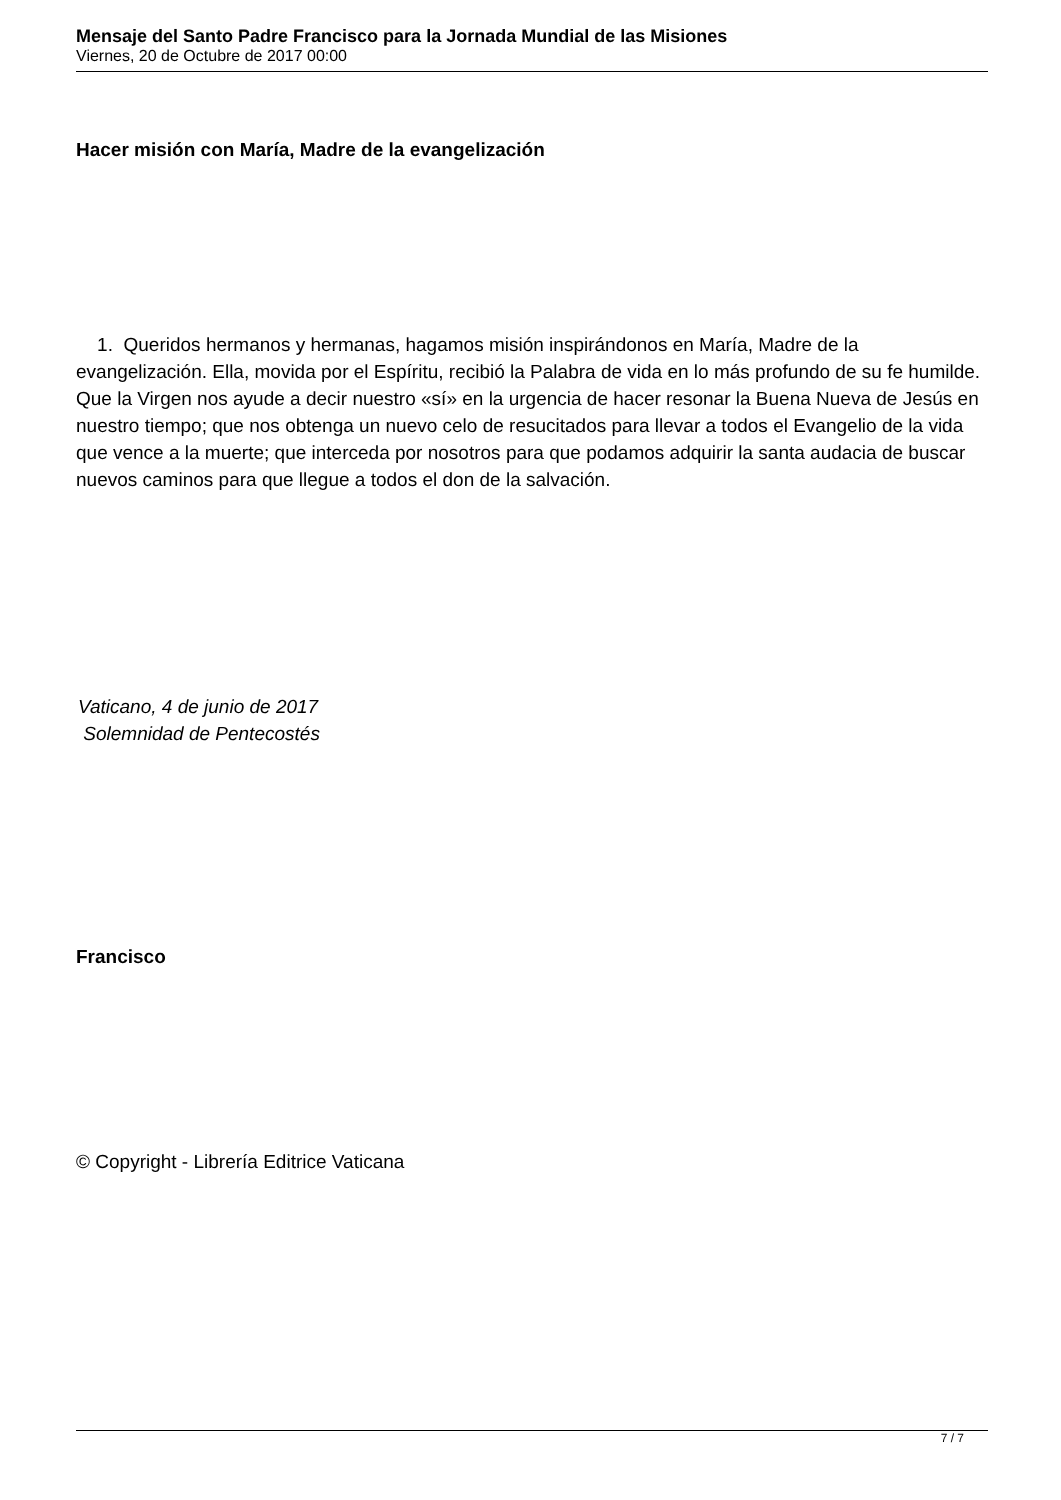Mensaje del Santo Padre Francisco para la Jornada Mundial de las Misiones
Viernes, 20 de Octubre de 2017 00:00
Hacer misión con María, Madre de la evangelización
1. Queridos hermanos y hermanas, hagamos misión inspirándonos en María, Madre de la evangelización. Ella, movida por el Espíritu, recibió la Palabra de vida en lo más profundo de su fe humilde. Que la Virgen nos ayude a decir nuestro «sí» en la urgencia de hacer resonar la Buena Nueva de Jesús en nuestro tiempo; que nos obtenga un nuevo celo de resucitados para llevar a todos el Evangelio de la vida que vence a la muerte; que interceda por nosotros para que podamos adquirir la santa audacia de buscar nuevos caminos para que llegue a todos el don de la salvación.
Vaticano, 4 de junio de 2017
Solemnidad de Pentecostés
Francisco
© Copyright - Librería Editrice Vaticana
7 / 7